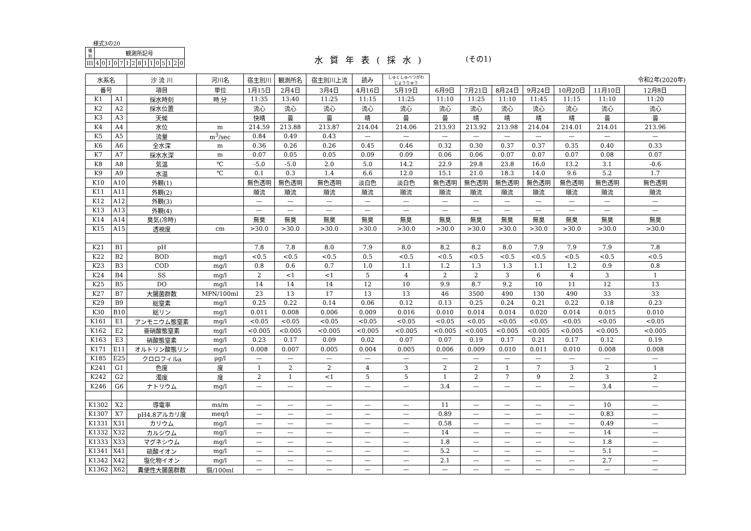様式3の20
| 種 別 | 観測所記号 | | | | | | | | | | | | | | |
| III | 4 | 0 | 1 | 0 | 7 | 1 | 2 | 8 | 1 | 1 | 0 | 5 | 1 | 2 | 0 |
水質年表(採水) (その1)
| 水系名 | | 沙 流 川 | 河川名 | 宿主別川 | 観測所名 | 宿主別川上流 | 読み | しゅくしゅべつがわ じょうりゅう | | | | | | | 令和2年(2020年) |
| 番号 | | 項目 | 単位 | 1月15日 | 2月4日 | 3月4日 | 4月16日 | 5月19日 | 6月9日 | 7月21日 | 8月24日 | 9月24日 | 10月20日 | 11月10日 | 12月8日 |
| K1 | A1 | 採水時刻 | 時 分 | 11:35 | 13:40 | 11:25 | 11:15 | 11:25 | 11:10 | 11:25 | 11:10 | 11:45 | 11:15 | 11:10 | 11:20 |
| K2 | A2 | 採水位置 | | 流心 | 流心 | 流心 | 流心 | 流心 | 流心 | 流心 | 流心 | 流心 | 流心 | 流心 | 流心 |
| K3 | A3 | 天候 | | 快晴 | 曇 | 曇 | 晴 | 曇 | 曇 | 晴 | 晴 | 晴 | 晴 | 曇 | 曇 |
| K4 | A4 | 水位 | m | 214.59 | 213.88 | 213.87 | 214.04 | 214.06 | 213.93 | 213.92 | 213.98 | 214.04 | 214.01 | 214.01 | 213.96 |
| K5 | A5 | 流量 | m<sup>3</sup>/sec | 0.84 | 0.49 | 0.43 | — | — | — | — | — | — | — | — | — |
| K6 | A6 | 全水深 | m | 0.36 | 0.26 | 0.26 | 0.45 | 0.46 | 0.32 | 0.30 | 0.37 | 0.37 | 0.35 | 0.40 | 0.33 |
| K7 | A7 | 採水水深 | m | 0.07 | 0.05 | 0.05 | 0.09 | 0.09 | 0.06 | 0.06 | 0.07 | 0.07 | 0.07 | 0.08 | 0.07 |
| K8 | A8 | 気温 | ℃ | -5.0 | -5.0 | 2.0 | 5.0 | 14.2 | 22.9 | 29.8 | 23.8 | 16.0 | 13.2 | 3.1 | -0.6 |
| K9 | A9 | 水温 | ℃ | 0.1 | 0.3 | 1.4 | 6.6 | 12.0 | 15.1 | 21.0 | 18.3 | 14.0 | 9.6 | 5.2 | 1.7 |
| K10 | A10 | 外観(1) | | 無色透明 | 無色透明 | 無色透明 | 淡白色 | 淡白色 | 無色透明 | 無色透明 | 無色透明 | 無色透明 | 無色透明 | 無色透明 | 無色透明 |
| K11 | A11 | 外観(2) | | 順流 | 順流 | 順流 | 順流 | 順流 | 順流 | 順流 | 順流 | 順流 | 順流 | 順流 | 順流 |
| K12 | A12 | 外観(3) | | — | — | — | — | — | — | — | — | — | — | — | — |
| K13 | A13 | 外観(4) | | — | — | — | — | — | — | — | — | — | — | — | — |
| K14 | A14 | 臭気(冷時) | | 無臭 | 無臭 | 無臭 | 無臭 | 無臭 | 無臭 | 無臭 | 無臭 | 無臭 | 無臭 | 無臭 | 無臭 |
| K15 | A15 | 透視度 | cm | >30.0 | >30.0 | >30.0 | >30.0 | >30.0 | >30.0 | >30.0 | >30.0 | >30.0 | >30.0 | >30.0 | >30.0 |
| K21 | B1 | pH | | 7.8 | 7.8 | 8.0 | 7.9 | 8.0 | 8.2 | 8.2 | 8.0 | 7.9 | 7.9 | 7.9 | 7.8 |
| K22 | B2 | BOD | mg/l | <0.5 | <0.5 | <0.5 | 0.5 | <0.5 | <0.5 | <0.5 | <0.5 | <0.5 | <0.5 | <0.5 | <0.5 |
| K23 | B3 | COD | mg/l | 0.8 | 0.6 | 0.7 | 1.0 | 1.1 | 1.2 | 1.3 | 1.3 | 1.1 | 1.2 | 0.9 | 0.8 |
| K24 | B4 | SS | mg/l | 2 | <1 | <1 | 5 | 4 | 2 | 2 | 3 | 6 | 4 | 3 | 1 |
| K25 | B5 | DO | mg/l | 14 | 14 | 14 | 12 | 10 | 9.9 | 8.7 | 9.2 | 10 | 11 | 12 | 13 |
| K27 | B7 | 大腸菌群数 | MPN/100ml | 23 | 13 | 17 | 13 | 13 | 46 | 3500 | 490 | 130 | 490 | 33 | 33 |
| K29 | B9 | 総窒素 | mg/l | 0.25 | 0.22 | 0.14 | 0.06 | 0.12 | 0.13 | 0.25 | 0.24 | 0.21 | 0.22 | 0.18 | 0.23 |
| K30 | B10 | 総リン | mg/l | 0.011 | 0.008 | 0.006 | 0.009 | 0.016 | 0.010 | 0.014 | 0.014 | 0.020 | 0.014 | 0.015 | 0.010 |
| K161 | E1 | アンモニウム態窒素 | mg/l | <0.05 | <0.05 | <0.05 | <0.05 | <0.05 | <0.05 | <0.05 | <0.05 | <0.05 | <0.05 | <0.05 | <0.05 |
| K162 | E2 | 亜硝酸態窒素 | mg/l | <0.005 | <0.005 | <0.005 | <0.005 | <0.005 | <0.005 | <0.005 | <0.005 | <0.005 | <0.005 | <0.005 | <0.005 |
| K163 | E3 | 硝酸態窒素 | mg/l | 0.23 | 0.17 | 0.09 | 0.02 | 0.07 | 0.07 | 0.19 | 0.17 | 0.21 | 0.17 | 0.12 | 0.19 |
| K171 | E11 | オルトリン酸態リン | mg/l | 0.008 | 0.007 | 0.005 | 0.004 | 0.005 | 0.006 | 0.009 | 0.010 | 0.011 | 0.010 | 0.008 | 0.008 |
| K185 | E25 | クロロフィルa | μg/l | — | — | — | — | — | — | — | — | — | — | — | — |
| K241 | G1 | 色度 | 度 | 1 | 2 | 2 | 4 | 3 | 2 | 2 | 1 | 7 | 3 | 2 | 1 |
| K242 | G2 | 濁度 | 度 | 2 | 1 | <1 | 5 | 5 | 1 | 2 | 7 | 9 | 2 | 3 | 2 |
| K246 | G6 | ナトリウム | mg/l | — | — | — | — | — | 3.4 | — | — | — | — | 3.4 | — |
| K1302 | X2 | 導電率 | ms/m | — | — | — | — | — | 11 | — | — | — | — | 10 | — |
| K1307 | X7 | pH4.8アルカリ度 | meq/l | — | — | — | — | — | 0.89 | — | — | — | — | 0.83 | — |
| K1331 | X31 | カリウム | mg/l | — | — | — | — | — | 0.58 | — | — | — | — | 0.49 | — |
| K1332 | X32 | カルシウム | mg/l | — | — | — | — | — | 14 | — | — | — | — | 14 | — |
| K1333 | X33 | マグネシウム | mg/l | — | — | — | — | — | 1.8 | — | — | — | — | 1.8 | — |
| K1341 | X41 | 硫酸イオン | mg/l | — | — | — | — | — | 5.2 | — | — | — | — | 5.1 | — |
| K1342 | X42 | 塩化物イオン | mg/l | — | — | — | — | — | 2.1 | — | — | — | — | 2.7 | — |
| K1362 | X62 | 糞便性大腸菌群数 | 個/100ml | — | — | — | — | — | — | — | — | — | — | — | — |